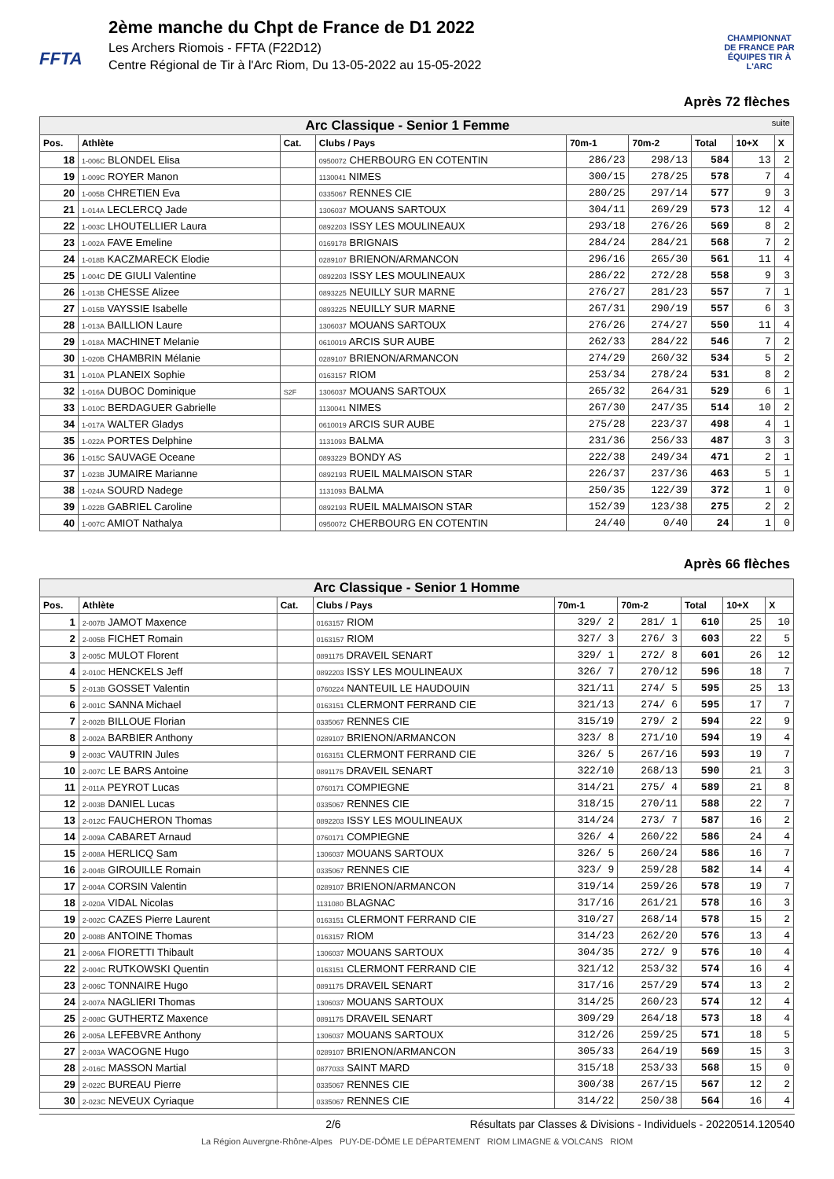FFTA
2ème manche du Chpt de France de D1 2022
Les Archers Riomois - FFTA (F22D12)
Centre Régional de Tir à l'Arc Riom, Du 13-05-2022 au 15-05-2022
CHAMPIONNAT DE FRANCE PAR ÉQUIPES TIR À L'ARC
Après 72 flèches
| Arc Classique - Senior 1 Femme suite | | | | | | | | |
| Pos. | Athlète | Cat. | Clubs / Pays | 70m-1 | 70m-2 | Total | 10+X | X |
| 18 | 1-006C BLONDEL Elisa | | 0950072 CHERBOURG EN COTENTIN | 286/23 | 298/13 | 584 | 13 | 2 |
| 19 | 1-009C ROYER Manon | | 1130041 NIMES | 300/15 | 278/25 | 578 | 7 | 4 |
| 20 | 1-005B CHRETIEN Eva | | 0335067 RENNES CIE | 280/25 | 297/14 | 577 | 9 | 3 |
| 21 | 1-014A LECLERCQ Jade | | 1306037 MOUANS SARTOUX | 304/11 | 269/29 | 573 | 12 | 4 |
| 22 | 1-003C LHOUTELLIER Laura | | 0892203 ISSY LES MOULINEAUX | 293/18 | 276/26 | 569 | 8 | 2 |
| 23 | 1-002A FAVE Emeline | | 0169178 BRIGNAIS | 284/24 | 284/21 | 568 | 7 | 2 |
| 24 | 1-018B KACZMARECK Elodie | | 0289107 BRIENON/ARMANCON | 296/16 | 265/30 | 561 | 11 | 4 |
| 25 | 1-004C DE GIULI Valentine | | 0892203 ISSY LES MOULINEAUX | 286/22 | 272/28 | 558 | 9 | 3 |
| 26 | 1-013B CHESSE Alizee | | 0893225 NEUILLY SUR MARNE | 276/27 | 281/23 | 557 | 7 | 1 |
| 27 | 1-015B VAYSSIE Isabelle | | 0893225 NEUILLY SUR MARNE | 267/31 | 290/19 | 557 | 6 | 3 |
| 28 | 1-013A BAILLION Laure | | 1306037 MOUANS SARTOUX | 276/26 | 274/27 | 550 | 11 | 4 |
| 29 | 1-018A MACHINET Melanie | | 0610019 ARCIS SUR AUBE | 262/33 | 284/22 | 546 | 7 | 2 |
| 30 | 1-020B CHAMBRIN Mélanie | | 0289107 BRIENON/ARMANCON | 274/29 | 260/32 | 534 | 5 | 2 |
| 31 | 1-010A PLANEIX Sophie | | 0163157 RIOM | 253/34 | 278/24 | 531 | 8 | 2 |
| 32 | 1-016A DUBOC Dominique | S2F | 1306037 MOUANS SARTOUX | 265/32 | 264/31 | 529 | 6 | 1 |
| 33 | 1-010C BERDAGUER Gabrielle | | 1130041 NIMES | 267/30 | 247/35 | 514 | 10 | 2 |
| 34 | 1-017A WALTER Gladys | | 0610019 ARCIS SUR AUBE | 275/28 | 223/37 | 498 | 4 | 1 |
| 35 | 1-022A PORTES Delphine | | 1131093 BALMA | 231/36 | 256/33 | 487 | 3 | 3 |
| 36 | 1-015C SAUVAGE Oceane | | 0893229 BONDY AS | 222/38 | 249/34 | 471 | 2 | 1 |
| 37 | 1-023B JUMAIRE Marianne | | 0892193 RUEIL MALMAISON STAR | 226/37 | 237/36 | 463 | 5 | 1 |
| 38 | 1-024A SOURD Nadege | | 1131093 BALMA | 250/35 | 122/39 | 372 | 1 | 0 |
| 39 | 1-022B GABRIEL Caroline | | 0892193 RUEIL MALMAISON STAR | 152/39 | 123/38 | 275 | 2 | 2 |
| 40 | 1-007C AMIOT Nathalya | | 0950072 CHERBOURG EN COTENTIN | 24/40 | 0/40 | 24 | 1 | 0 |
Après 66 flèches
| Arc Classique - Senior 1 Homme | | | | | | | | |
| Pos. | Athlète | Cat. | Clubs / Pays | 70m-1 | 70m-2 | Total | 10+X | X |
| 1 | 2-007B JAMOT Maxence | | 0163157 RIOM | 329/ 2 | 281/ 1 | 610 | 25 | 10 |
| 2 | 2-005B FICHET Romain | | 0163157 RIOM | 327/ 3 | 276/ 3 | 603 | 22 | 5 |
| 3 | 2-005C MULOT Florent | | 0891175 DRAVEIL SENART | 329/ 1 | 272/ 8 | 601 | 26 | 12 |
| 4 | 2-010C HENCKELS Jeff | | 0892203 ISSY LES MOULINEAUX | 326/ 7 | 270/12 | 596 | 18 | 7 |
| 5 | 2-013B GOSSET Valentin | | 0760224 NANTEUIL LE HAUDOUIN | 321/11 | 274/ 5 | 595 | 25 | 13 |
| 6 | 2-001C SANNA Michael | | 0163151 CLERMONT FERRAND CIE | 321/13 | 274/ 6 | 595 | 17 | 7 |
| 7 | 2-002B BILLOUE Florian | | 0335067 RENNES CIE | 315/19 | 279/ 2 | 594 | 22 | 9 |
| 8 | 2-002A BARBIER Anthony | | 0289107 BRIENON/ARMANCON | 323/ 8 | 271/10 | 594 | 19 | 4 |
| 9 | 2-003C VAUTRIN Jules | | 0163151 CLERMONT FERRAND CIE | 326/ 5 | 267/16 | 593 | 19 | 7 |
| 10 | 2-007C LE BARS Antoine | | 0891175 DRAVEIL SENART | 322/10 | 268/13 | 590 | 21 | 3 |
| 11 | 2-011A PEYROT Lucas | | 0760171 COMPIEGNE | 314/21 | 275/ 4 | 589 | 21 | 8 |
| 12 | 2-003B DANIEL Lucas | | 0335067 RENNES CIE | 318/15 | 270/11 | 588 | 22 | 7 |
| 13 | 2-012C FAUCHERON Thomas | | 0892203 ISSY LES MOULINEAUX | 314/24 | 273/ 7 | 587 | 16 | 2 |
| 14 | 2-009A CABARET Arnaud | | 0760171 COMPIEGNE | 326/ 4 | 260/22 | 586 | 24 | 4 |
| 15 | 2-008A HERLICQ Sam | | 1306037 MOUANS SARTOUX | 326/ 5 | 260/24 | 586 | 16 | 7 |
| 16 | 2-004B GIROUILLE Romain | | 0335067 RENNES CIE | 323/ 9 | 259/28 | 582 | 14 | 4 |
| 17 | 2-004A CORSIN Valentin | | 0289107 BRIENON/ARMANCON | 319/14 | 259/26 | 578 | 19 | 7 |
| 18 | 2-020A VIDAL Nicolas | | 1131080 BLAGNAC | 317/16 | 261/21 | 578 | 16 | 3 |
| 19 | 2-002C CAZES Pierre Laurent | | 0163151 CLERMONT FERRAND CIE | 310/27 | 268/14 | 578 | 15 | 2 |
| 20 | 2-008B ANTOINE Thomas | | 0163157 RIOM | 314/23 | 262/20 | 576 | 13 | 4 |
| 21 | 2-006A FIORETTI Thibault | | 1306037 MOUANS SARTOUX | 304/35 | 272/ 9 | 576 | 10 | 4 |
| 22 | 2-004C RUTKOWSKI Quentin | | 0163151 CLERMONT FERRAND CIE | 321/12 | 253/32 | 574 | 16 | 4 |
| 23 | 2-006C TONNAIRE Hugo | | 0891175 DRAVEIL SENART | 317/16 | 257/29 | 574 | 13 | 2 |
| 24 | 2-007A NAGLIERI Thomas | | 1306037 MOUANS SARTOUX | 314/25 | 260/23 | 574 | 12 | 4 |
| 25 | 2-008C GUTHERTZ Maxence | | 0891175 DRAVEIL SENART | 309/29 | 264/18 | 573 | 18 | 4 |
| 26 | 2-005A LEFEBVRE Anthony | | 1306037 MOUANS SARTOUX | 312/26 | 259/25 | 571 | 18 | 5 |
| 27 | 2-003A WACOGNE Hugo | | 0289107 BRIENON/ARMANCON | 305/33 | 264/19 | 569 | 15 | 3 |
| 28 | 2-016C MASSON Martial | | 0877033 SAINT MARD | 315/18 | 253/33 | 568 | 15 | 0 |
| 29 | 2-022C BUREAU Pierre | | 0335067 RENNES CIE | 300/38 | 267/15 | 567 | 12 | 2 |
| 30 | 2-023C NEVEUX Cyriaque | | 0335067 RENNES CIE | 314/22 | 250/38 | 564 | 16 | 4 |
2/6 Résultats par Classes & Divisions - Individuels - 20220514.120540
La Région Auvergne-Rhône-Alpes PUY-DE-DÔME LE DÉPARTEMENT RIOM LIMAGNE & VOLCANS RIOM